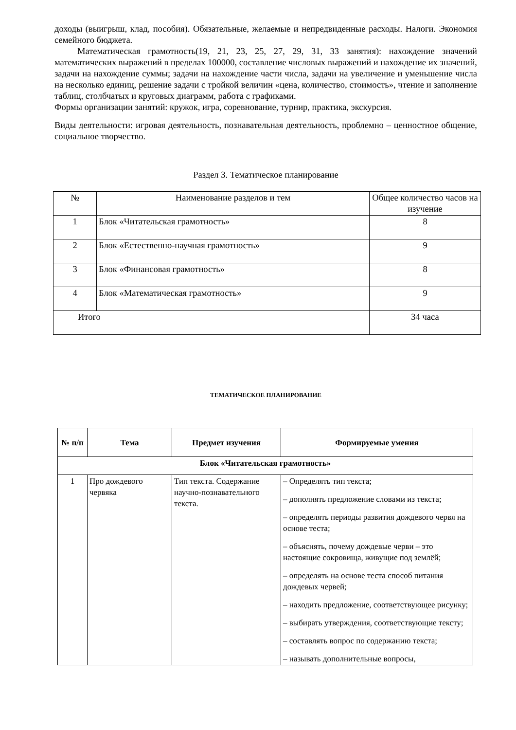доходы (выигрыш, клад, пособия). Обязательные, желаемые и непредвиденные расходы. Налоги. Экономия семейного бюджета.
Математическая грамотность(19, 21, 23, 25, 27, 29, 31, 33 занятия): нахождение значений математических выражений в пределах 100000, составление числовых выражений и нахождение их значений, задачи на нахождение суммы; задачи на нахождение части числа, задачи на увеличение и уменьшение числа на несколько единиц, решение задачи с тройкой величин «цена, количество, стоимость», чтение и заполнение таблиц, столбчатых и круговых диаграмм, работа с графиками.
Формы организации занятий: кружок, игра, соревнование, турнир, практика, экскурсия.
Виды деятельности: игровая деятельность, познавательная деятельность, проблемно – ценностное общение, социальное творчество.
Раздел 3. Тематическое планирование
| № | Наименование разделов и тем | Общее количество часов на изучение |
| 1 | Блок «Читательская грамотность» | 8 |
| 2 | Блок «Естественно-научная грамотность» | 9 |
| 3 | Блок «Финансовая грамотность» | 8 |
| 4 | Блок «Математическая грамотность» | 9 |
| Итого | | 34 часа |
ТЕМАТИЧЕСКОЕ ПЛАНИРОВАНИЕ
| № п/п | Тема | Предмет изучения | Формируемые умения |
| --- | --- | --- | --- |
| Блок «Читательская грамотность» | | | |
| 1 | Про дождевого червяка | Тип текста. Содержание научно-познавательного текста. | – Определять тип текста; – дополнять предложение словами из текста; – определять периоды развития дождевого червя на основе теста; – объяснять, почему дождевые черви – это настоящие сокровища, живущие под землёй; – определять на основе теста способ питания дождевых червей; – находить предложение, соответствующее рисунку; – выбирать утверждения, соответствующие тексту; – составлять вопрос по содержанию текста; – называть дополнительные вопросы, |